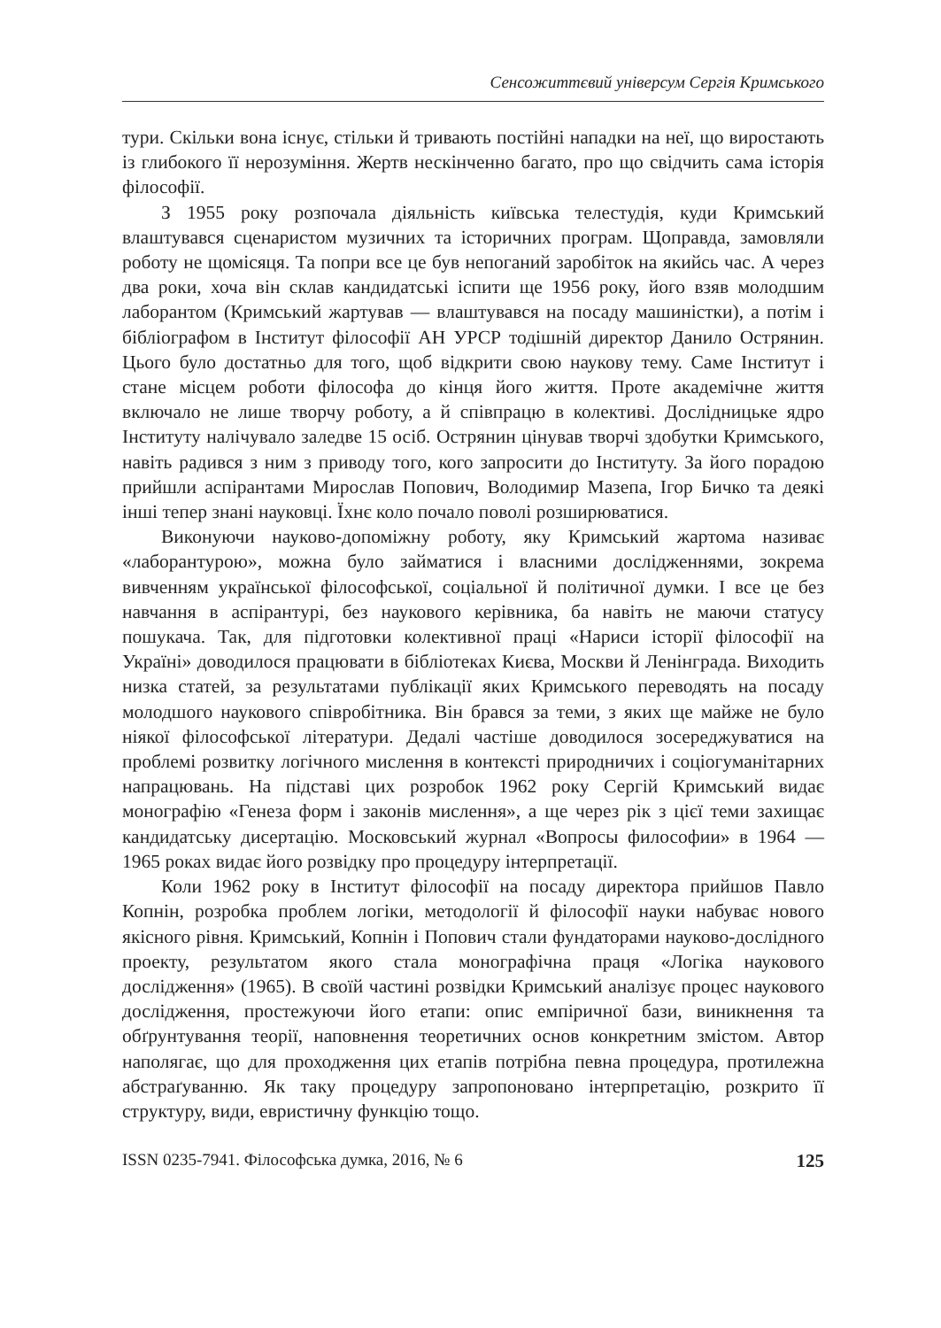Сенсожиттєвий універсум Сергія Кримського
тури. Скільки вона існує, стільки й тривають постійні нападки на неї, що виростають із глибокого її нерозуміння. Жертв нескінченно багато, про що свідчить сама історія філософії.
З 1955 року розпочала діяльність київська телестудія, куди Кримський влаштувався сценаристом музичних та історичних програм. Щоправда, замовляли роботу не щомісяця. Та попри все це був непоганий заробіток на якийсь час. А через два роки, хоча він склав кандидатські іспити ще 1956 року, його взяв молодшим лаборантом (Кримський жартував — влаштувався на посаду машиністки), а потім і бібліографом в Інститут філософії АН УРСР тодішній директор Данило Острянин. Цього було достатньо для того, щоб відкрити свою наукову тему. Саме Інститут і стане місцем роботи філософа до кінця його життя. Проте академічне життя включало не лише творчу роботу, а й співпрацю в колективі. Дослідницьке ядро Інституту налічувало заледве 15 осіб. Острянин цінував творчі здобутки Кримського, навіть радився з ним з приводу того, кого запросити до Інституту. За його порадою прийшли аспірантами Мирослав Попович, Володимир Мазепа, Ігор Бичко та деякі інші тепер знані науковці. Їхнє коло почало поволі розширюватися.
Виконуючи науково-допоміжну роботу, яку Кримський жартома називає «лаборантурою», можна було займатися і власними дослідженнями, зокрема вивченням української філософської, соціальної й політичної думки. І все це без навчання в аспірантурі, без наукового керівника, ба навіть не маючи статусу пошукача. Так, для підготовки колективної праці «Нариси історії філософії на Україні» доводилося працювати в бібліотеках Києва, Москви й Ленінграда. Виходить низка статей, за результатами публікації яких Кримського переводять на посаду молодшого наукового співробітника. Він брався за теми, з яких ще майже не було ніякої філософської літератури. Дедалі частіше доводилося зосереджуватися на проблемі розвитку логічного мислення в контексті природничих і соціогуманітарних напрацювань. На підставі цих розробок 1962 року Сергій Кримський видає монографію «Генеза форм і законів мислення», а ще через рік з цієї теми захищає кандидатську дисертацію. Московський журнал «Вопросы философии» в 1964 — 1965 роках видає його розвідку про процедуру інтерпретації.
Коли 1962 року в Інститут філософії на посаду директора прийшов Павло Копнін, розробка проблем логіки, методології й філософії науки набуває нового якісного рівня. Кримський, Копнін і Попович стали фундаторами науково-дослідного проекту, результатом якого стала монографічна праця «Логіка наукового дослідження» (1965). В своїй частині розвідки Кримський аналізує процес наукового дослідження, простежуючи його етапи: опис емпіричної бази, виникнення та обґрунтування теорії, наповнення теоретичних основ конкретним змістом. Автор наполягає, що для проходження цих етапів потрібна певна процедура, протилежна абстраґуванню. Як таку процедуру запропоновано інтерпретацію, розкрито її структуру, види, евристичну функцію тощо.
ISSN 0235-7941. Філософська думка, 2016, № 6 125